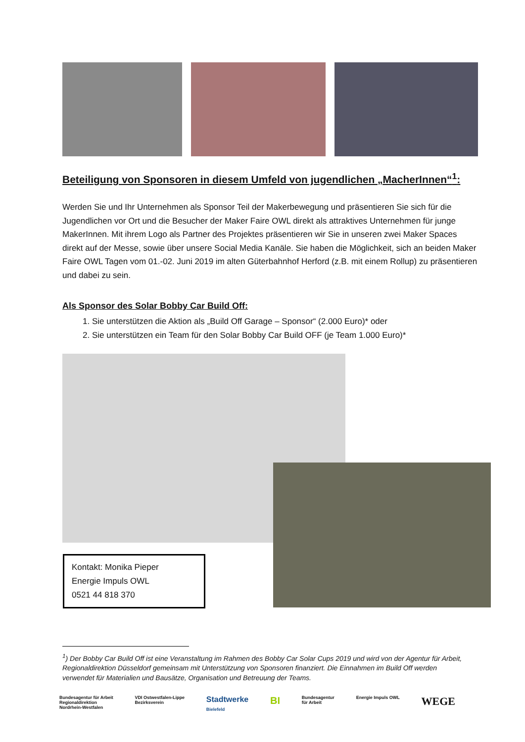Beteiligung von Sponsoren in diesem Umfeld von jugendlichen „MacherInnen“<sup>1</sup>:
Werden Sie und Ihr Unternehmen als Sponsor Teil der Makerbewegung und präsentieren Sie sich für die Jugendlichen vor Ort und die Besucher der Maker Faire OWL direkt als attraktives Unternehmen für junge MakerInnen. Mit ihrem Logo als Partner des Projektes präsentieren wir Sie in unseren zwei Maker Spaces direkt auf der Messe, sowie über unsere Social Media Kanäle. Sie haben die Möglichkeit, sich an beiden Maker Faire OWL Tagen vom 01.-02. Juni 2019 im alten Güterbahnhof Herford (z.B. mit einem Rollup) zu präsentieren und dabei zu sein.
Als Sponsor des Solar Bobby Car Build Off:
1. Sie unterstützen die Aktion als „Build Off Garage – Sponsor“ (2.000 Euro)* oder
2. Sie unterstützen ein Team für den Solar Bobby Car Build OFF (je Team 1.000 Euro)*
Kontakt: Monika Pieper
Energie Impuls OWL
0521 44 818 370
<sup>1</sup>) Der Bobby Car Build Off ist eine Veranstaltung im Rahmen des Bobby Car Solar Cups 2019 und wird von der Agentur für Arbeit, Regionaldirektion Düsseldorf gemeinsam mit Unterstützung von Sponsoren finanziert. Die Einnahmen im Build Off werden verwendet für Materialien und Bausätze, Organisation und Betreuung der Teams.
Bundesagentur für Arbeit
Regionaldirektion
Nordrhein-Westfalen
VDI Ostwestfalen-Lippe
Bezirksverein
Stadtwerke
Bielefeld
BI
Bundesagentur
für Arbeit
Energie Impuls OWL
WEGE